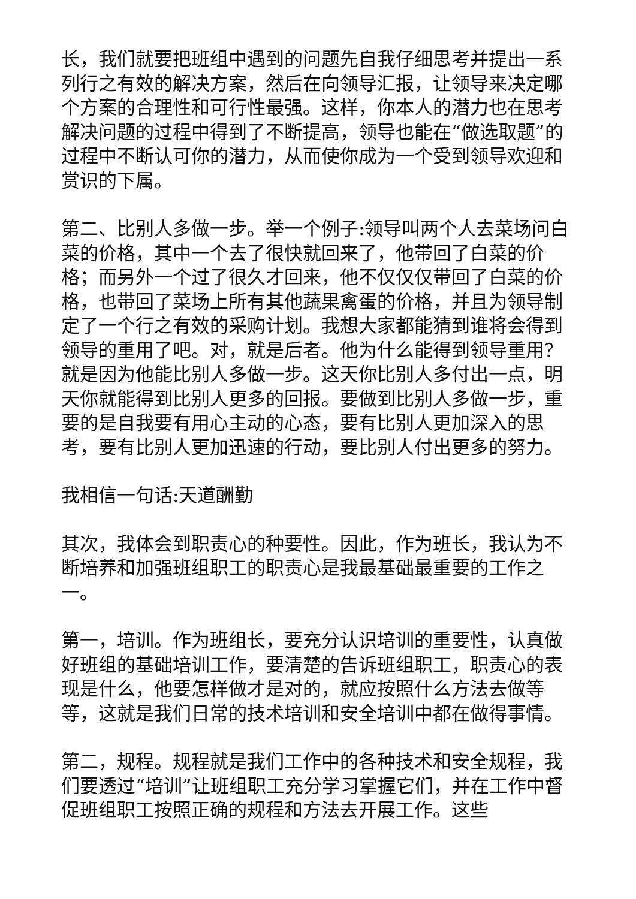长，我们就要把班组中遇到的问题先自我仔细思考并提出一系列行之有效的解决方案，然后在向领导汇报，让领导来决定哪个方案的合理性和可行性最强。这样，你本人的潜力也在思考解决问题的过程中得到了不断提高，领导也能在“做选取题”的过程中不断认可你的潜力，从而使你成为一个受到领导欢迎和赏识的下属。
第二、比别人多做一步。举一个例子:领导叫两个人去菜场问白菜的价格，其中一个去了很快就回来了，他带回了白菜的价格；而另外一个过了很久才回来，他不仅仅仅带回了白菜的价格，也带回了菜场上所有其他蔬果禽蛋的价格，并且为领导制定了一个行之有效的采购计划。我想大家都能猜到谁将会得到领导的重用了吧。对，就是后者。他为什么能得到领导重用？就是因为他能比别人多做一步。这天你比别人多付出一点，明天你就能得到比别人更多的回报。要做到比别人多做一步，重要的是自我要有用心主动的心态，要有比别人更加深入的思考，要有比别人更加迅速的行动，要比别人付出更多的努力。
我相信一句话:天道酬勤
其次，我体会到职责心的种要性。因此，作为班长，我认为不断培养和加强班组职工的职责心是我最基础最重要的工作之一。
第一，培训。作为班组长，要充分认识培训的重要性，认真做好班组的基础培训工作，要清楚的告诉班组职工，职责心的表现是什么，他要怎样做才是对的，就应按照什么方法去做等等，这就是我们日常的技术培训和安全培训中都在做得事情。
第二，规程。规程就是我们工作中的各种技术和安全规程，我们要透过“培训”让班组职工充分学习掌握它们，并在工作中督促班组职工按照正确的规程和方法去开展工作。这些